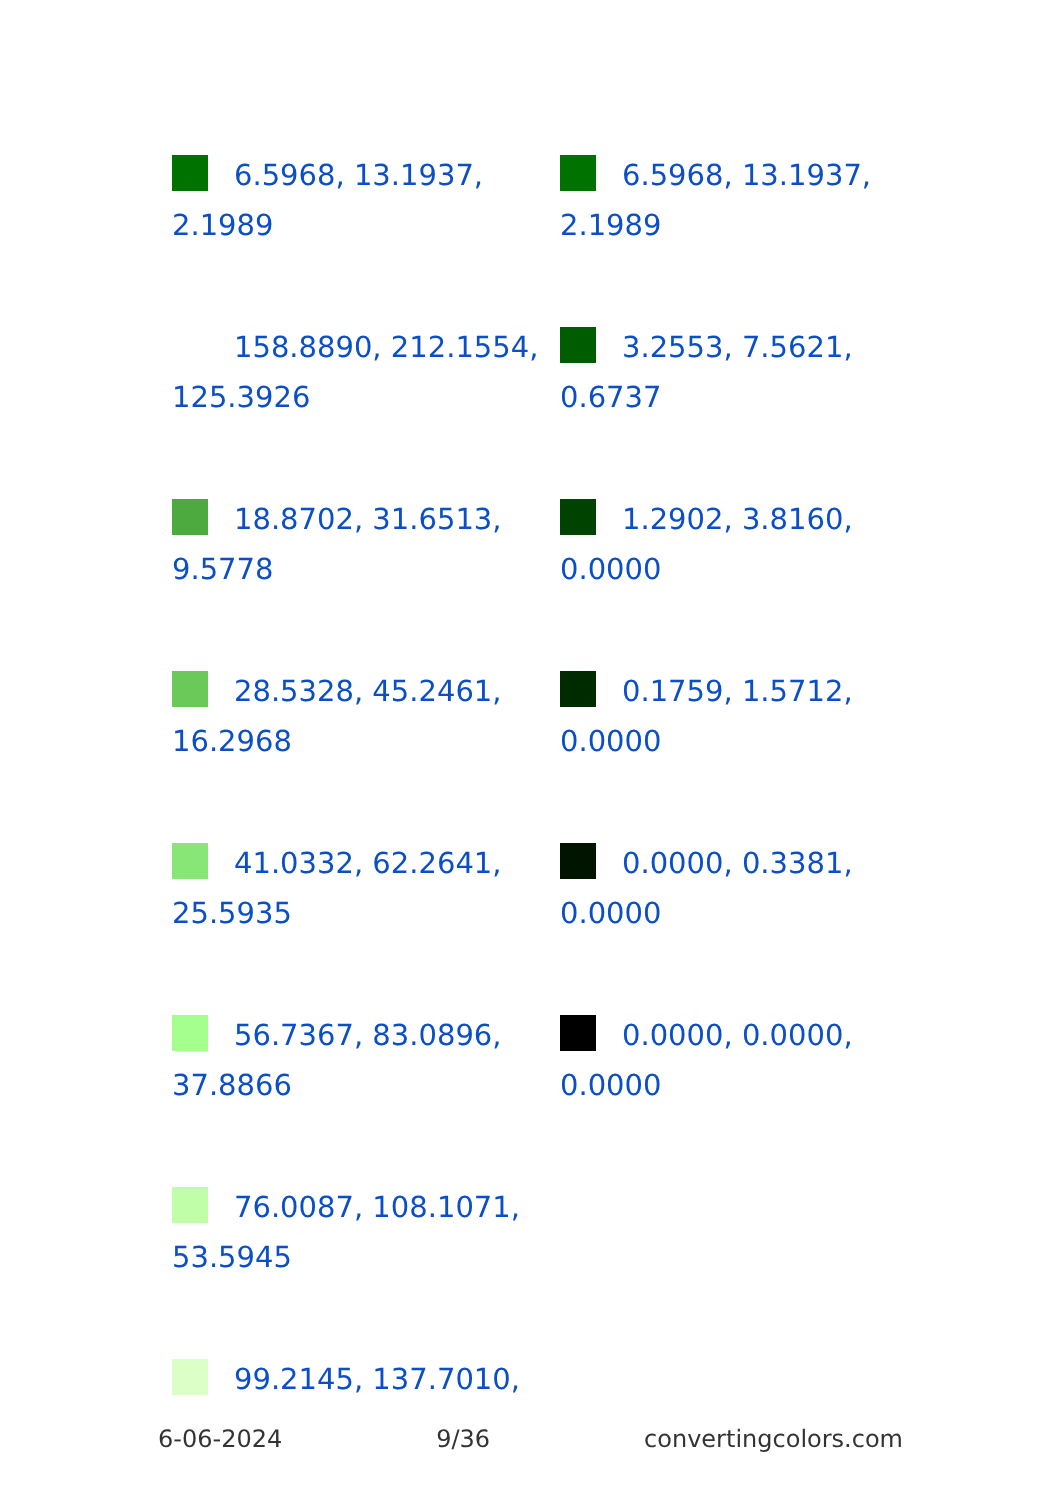6.5968, 13.1937, 2.1989
6.5968, 13.1937, 2.1989
158.8890, 212.1554, 125.3926
3.2553, 7.5621, 0.6737
18.8702, 31.6513, 9.5778
1.2902, 3.8160, 0.0000
28.5328, 45.2461, 16.2968
0.1759, 1.5712, 0.0000
41.0332, 62.2641, 25.5935
0.0000, 0.3381, 0.0000
56.7367, 83.0896, 37.8866
0.0000, 0.0000, 0.0000
76.0087, 108.1071, 53.5945
99.2145, 137.7010,
6-06-2024 9/36 convertingcolors.com